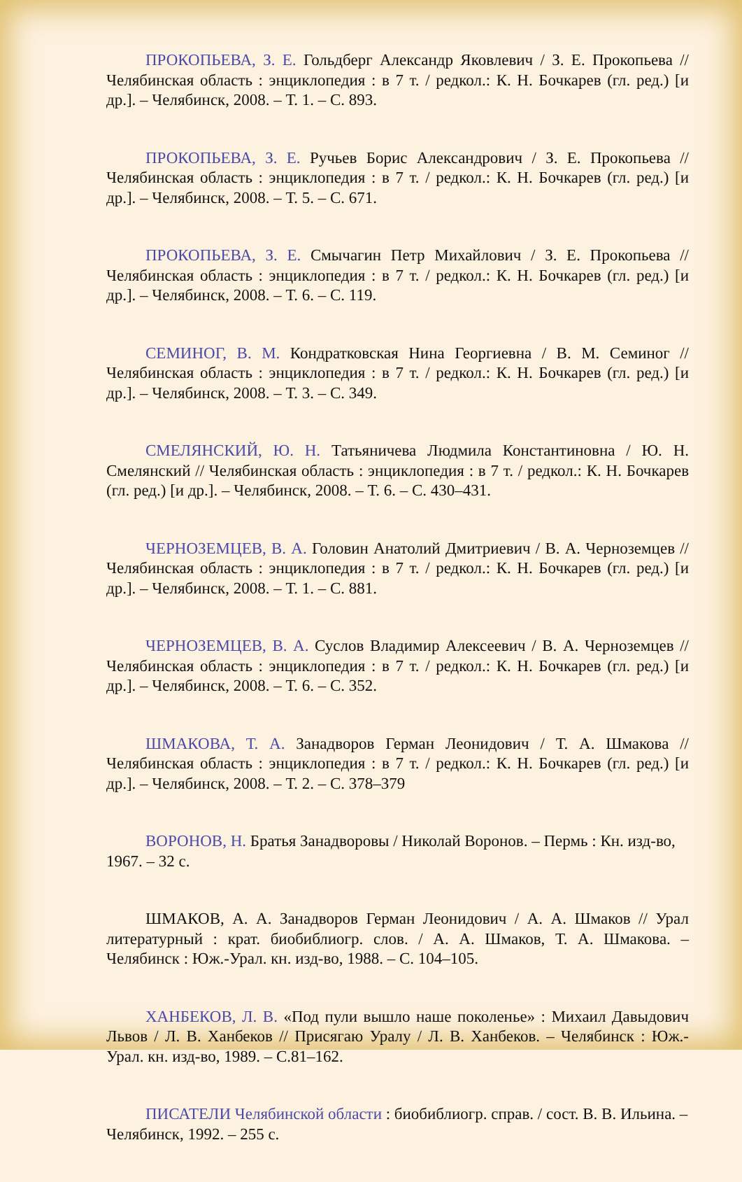ПРОКОПЬЕВА, З. Е. Гольдберг Александр Яковлевич / З. Е. Прокопьева // Челябинская область : энциклопедия : в 7 т. / редкол.: К. Н. Бочкарев (гл. ред.) [и др.]. – Челябинск, 2008. – Т. 1. – С. 893.
ПРОКОПЬЕВА, З. Е. Ручьев Борис Александрович / З. Е. Прокопьева // Челябинская область : энциклопедия : в 7 т. / редкол.: К. Н. Бочкарев (гл. ред.) [и др.]. – Челябинск, 2008. – Т. 5. – С. 671.
ПРОКОПЬЕВА, З. Е. Смычагин Петр Михайлович / З. Е. Прокопьева // Челябинская область : энциклопедия : в 7 т. / редкол.: К. Н. Бочкарев (гл. ред.) [и др.]. – Челябинск, 2008. – Т. 6. – С. 119.
СЕМИНОГ, В. М. Кондратковская Нина Георгиевна / В. М. Семиног // Челябинская область : энциклопедия : в 7 т. / редкол.: К. Н. Бочкарев (гл. ред.) [и др.]. – Челябинск, 2008. – Т. 3. – С. 349.
СМЕЛЯНСКИЙ, Ю. Н. Татьяничева Людмила Константиновна / Ю. Н. Смелянский // Челябинская область : энциклопедия : в 7 т. / редкол.: К. Н. Бочкарев (гл. ред.) [и др.]. – Челябинск, 2008. – Т. 6. – С. 430–431.
ЧЕРНОЗЕМЦЕВ, В. А. Головин Анатолий Дмитриевич / В. А. Черноземцев // Челябинская область : энциклопедия : в 7 т. / редкол.: К. Н. Бочкарев (гл. ред.) [и др.]. – Челябинск, 2008. – Т. 1. – С. 881.
ЧЕРНОЗЕМЦЕВ, В. А. Суслов Владимир Алексеевич / В. А. Черноземцев // Челябинская область : энциклопедия : в 7 т. / редкол.: К. Н. Бочкарев (гл. ред.) [и др.]. – Челябинск, 2008. – Т. 6. – С. 352.
ШМАКОВА, Т. А. Занадворов Герман Леонидович / Т. А. Шмакова // Челябинская область : энциклопедия : в 7 т. / редкол.: К. Н. Бочкарев (гл. ред.) [и др.]. – Челябинск, 2008. – Т. 2. – С. 378–379
ВОРОНОВ, Н. Братья Занадворовы / Николай Воронов. – Пермь : Кн. изд-во, 1967. – 32 с.
ШМАКОВ, А. А. Занадворов Герман Леонидович / А. А. Шмаков // Урал литературный : крат. биобиблиогр. слов. / А. А. Шмаков, Т. А. Шмакова. – Челябинск : Юж.-Урал. кн. изд-во, 1988. – С. 104–105.
ХАНБЕКОВ, Л. В. «Под пули вышло наше поколенье» : Михаил Давыдович Львов / Л. В. Ханбеков // Присягаю Уралу / Л. В. Ханбеков. – Челябинск : Юж.-Урал. кн. изд-во, 1989. – С.81–162.
ПИСАТЕЛИ Челябинской области : биобиблиогр. справ. / сост. В. В. Ильина. – Челябинск, 1992. – 255 с.